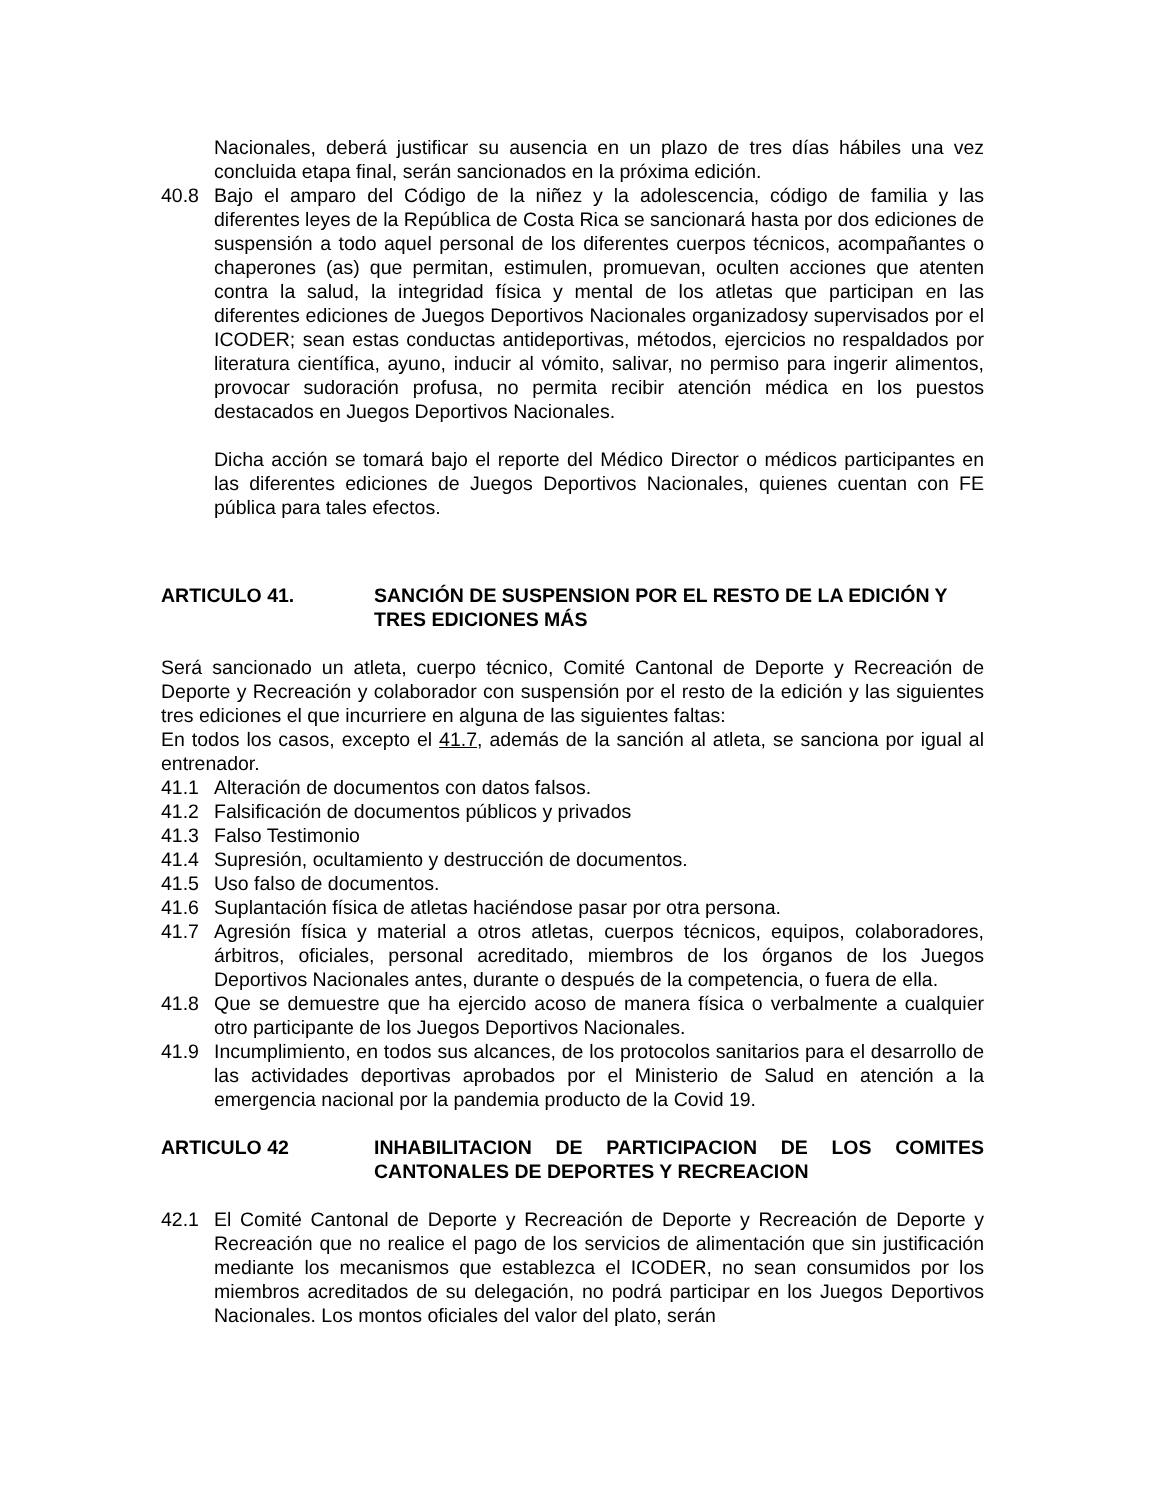Nacionales, deberá justificar su ausencia en un plazo de tres días hábiles una vez concluida etapa final, serán sancionados en la próxima edición.
40.8 Bajo el amparo del Código de la niñez y la adolescencia, código de familia y las diferentes leyes de la República de Costa Rica se sancionará hasta por dos ediciones de suspensión a todo aquel personal de los diferentes cuerpos técnicos, acompañantes o chaperones (as) que permitan, estimulen, promuevan, oculten acciones que atenten contra la salud, la integridad física y mental de los atletas que participan en las diferentes ediciones de Juegos Deportivos Nacionales organizadosy supervisados por el ICODER; sean estas conductas antideportivas, métodos, ejercicios no respaldados por literatura científica, ayuno, inducir al vómito, salivar, no permiso para ingerir alimentos, provocar sudoración profusa, no permita recibir atención médica en los puestos destacados en Juegos Deportivos Nacionales.
Dicha acción se tomará bajo el reporte del Médico Director o médicos participantes en las diferentes ediciones de Juegos Deportivos Nacionales, quienes cuentan con FE pública para tales efectos.
ARTICULO 41. SANCIÓN DE SUSPENSION POR EL RESTO DE LA EDICIÓN Y TRES EDICIONES MÁS
Será sancionado un atleta, cuerpo técnico, Comité Cantonal de Deporte y Recreación de Deporte y Recreación y colaborador con suspensión por el resto de la edición y las siguientes tres ediciones el que incurriere en alguna de las siguientes faltas:
En todos los casos, excepto el 41.7, además de la sanción al atleta, se sanciona por igual al entrenador.
41.1 Alteración de documentos con datos falsos.
41.2 Falsificación de documentos públicos y privados
41.3 Falso Testimonio
41.4 Supresión, ocultamiento y destrucción de documentos.
41.5 Uso falso de documentos.
41.6 Suplantación física de atletas haciéndose pasar por otra persona.
41.7 Agresión física y material a otros atletas, cuerpos técnicos, equipos, colaboradores, árbitros, oficiales, personal acreditado, miembros de los órganos de los Juegos Deportivos Nacionales antes, durante o después de la competencia, o fuera de ella.
41.8 Que se demuestre que ha ejercido acoso de manera física o verbalmente a cualquier otro participante de los Juegos Deportivos Nacionales.
41.9 Incumplimiento, en todos sus alcances, de los protocolos sanitarios para el desarrollo de las actividades deportivas aprobados por el Ministerio de Salud en atención a la emergencia nacional por la pandemia producto de la Covid 19.
ARTICULO 42 INHABILITACION DE PARTICIPACION DE LOS COMITES CANTONALES DE DEPORTES Y RECREACION
42.1 El Comité Cantonal de Deporte y Recreación de Deporte y Recreación de Deporte y Recreación que no realice el pago de los servicios de alimentación que sin justificación mediante los mecanismos que establezca el ICODER, no sean consumidos por los miembros acreditados de su delegación, no podrá participar en los Juegos Deportivos Nacionales. Los montos oficiales del valor del plato, serán